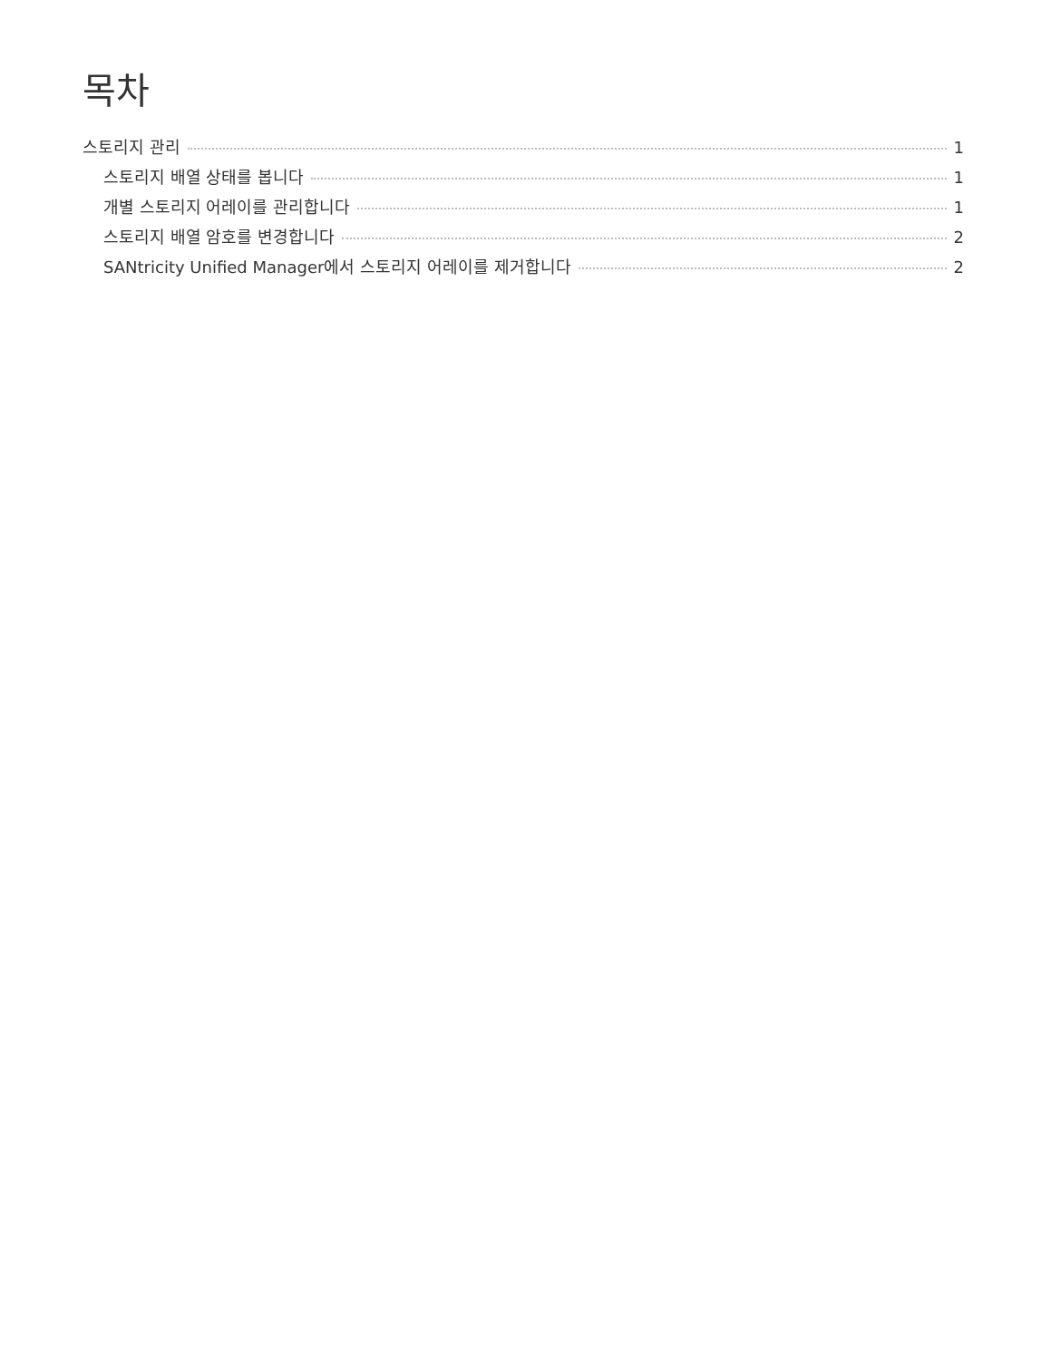목차
스토리지 관리 1
스토리지 배열 상태를 봅니다 1
개별 스토리지 어레이를 관리합니다 1
스토리지 배열 암호를 변경합니다 2
SANtricity Unified Manager에서 스토리지 어레이를 제거합니다 2